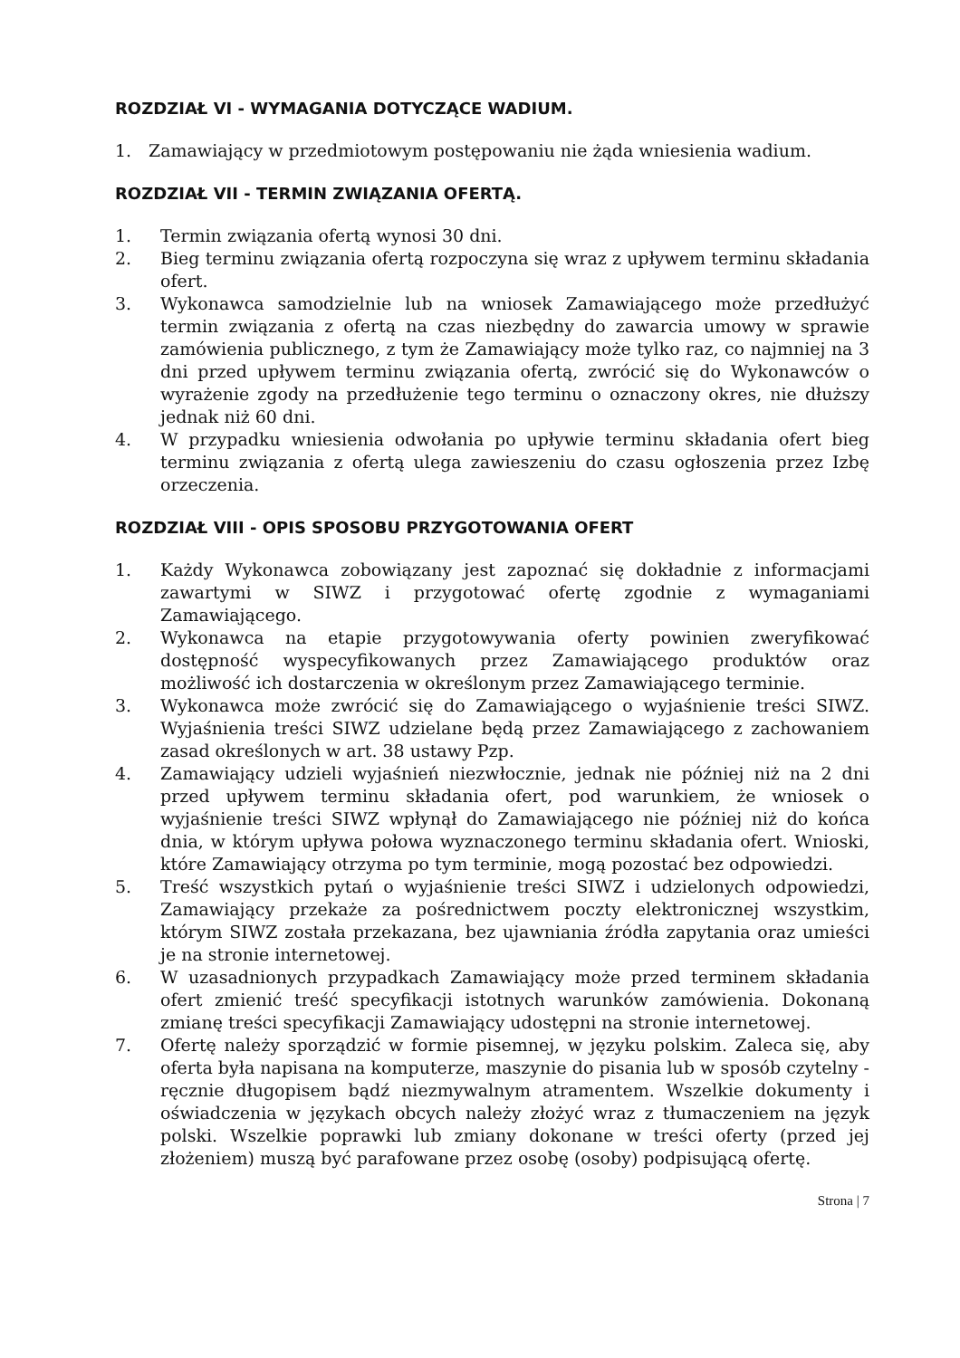ROZDZIAŁ VI - WYMAGANIA DOTYCZĄCE WADIUM.
1. Zamawiający w przedmiotowym postępowaniu nie żąda wniesienia wadium.
ROZDZIAŁ VII - TERMIN ZWIĄZANIA OFERTĄ.
1. Termin związania ofertą wynosi 30 dni.
2. Bieg terminu związania ofertą rozpoczyna się wraz z upływem terminu składania ofert.
3. Wykonawca samodzielnie lub na wniosek Zamawiającego może przedłużyć termin związania z ofertą na czas niezbędny do zawarcia umowy w sprawie zamówienia publicznego, z tym że Zamawiający może tylko raz, co najmniej na 3 dni przed upływem terminu związania ofertą, zwrócić się do Wykonawców o wyrażenie zgody na przedłużenie tego terminu o oznaczony okres, nie dłuższy jednak niż 60 dni.
4. W przypadku wniesienia odwołania po upływie terminu składania ofert bieg terminu związania z ofertą ulega zawieszeniu do czasu ogłoszenia przez Izbę orzeczenia.
ROZDZIAŁ VIII - OPIS SPOSOBU PRZYGOTOWANIA OFERT
1. Każdy Wykonawca zobowiązany jest zapoznać się dokładnie z informacjami zawartymi w SIWZ i przygotować ofertę zgodnie z wymaganiami Zamawiającego.
2. Wykonawca na etapie przygotowywania oferty powinien zweryfikować dostępność wyspecyfikowanych przez Zamawiającego produktów oraz możliwość ich dostarczenia w określonym przez Zamawiającego terminie.
3. Wykonawca może zwrócić się do Zamawiającego o wyjaśnienie treści SIWZ. Wyjaśnienia treści SIWZ udzielane będą przez Zamawiającego z zachowaniem zasad określonych w art. 38 ustawy Pzp.
4. Zamawiający udzieli wyjaśnień niezwłocznie, jednak nie później niż na 2 dni przed upływem terminu składania ofert, pod warunkiem, że wniosek o wyjaśnienie treści SIWZ wpłynął do Zamawiającego nie później niż do końca dnia, w którym upływa połowa wyznaczonego terminu składania ofert. Wnioski, które Zamawiający otrzyma po tym terminie, mogą pozostać bez odpowiedzi.
5. Treść wszystkich pytań o wyjaśnienie treści SIWZ i udzielonych odpowiedzi, Zamawiający przekaże za pośrednictwem poczty elektronicznej wszystkim, którym SIWZ została przekazana, bez ujawniania źródła zapytania oraz umieści je na stronie internetowej.
6. W uzasadnionych przypadkach Zamawiający może przed terminem składania ofert zmienić treść specyfikacji istotnych warunków zamówienia. Dokonaną zmianę treści specyfikacji Zamawiający udostępni na stronie internetowej.
7. Ofertę należy sporządzić w formie pisemnej, w języku polskim. Zaleca się, aby oferta była napisana na komputerze, maszynie do pisania lub w sposób czytelny - ręcznie długopisem bądź niezmywalnym atramentem. Wszelkie dokumenty i oświadczenia w językach obcych należy złożyć wraz z tłumaczeniem na język polski. Wszelkie poprawki lub zmiany dokonane w treści oferty (przed jej złożeniem) muszą być parafowane przez osobę (osoby) podpisującą ofertę.
Strona | 7